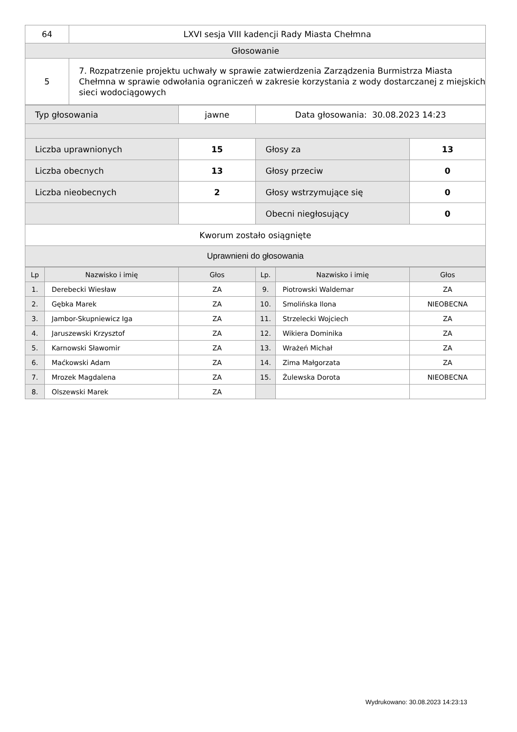| 64 | LXVI sesja VIII kadencji Rady Miasta Chełmna |
| Głosowanie | |
| 5 | 7. Rozpatrzenie projektu uchwały w sprawie zatwierdzenia Zarządzenia Burmistrza Miasta Chełmna w sprawie odwołania ograniczeń w zakresie korzystania z wody dostarczanej z miejskich sieci wodociągowych |
| Typ głosowania | jawne | Data głosowania: 30.08.2023 14:23 | |
| Liczba uprawnionych | 15 | Głosy za | 13 |
| Liczba obecnych | 13 | Głosy przeciw | 0 |
| Liczba nieobecnych | 2 | Głosy wstrzymujące się | 0 |
| | | Obecni niegłosujący | 0 |
| Kworum zostało osiągnięte | | | |
| Uprawnieni do głosowania | | | |
| Lp | Nazwisko i imię | Głos | Lp. | Nazwisko i imię | Głos |
| --- | --- | --- | --- | --- | --- |
| 1. | Derebecki Wiesław | ZA | 9. | Piotrowski Waldemar | ZA |
| 2. | Gębka Marek | ZA | 10. | Smolińska Ilona | NIEOBECNA |
| 3. | Jambor-Skupniewicz Iga | ZA | 11. | Strzelecki Wojciech | ZA |
| 4. | Jaruszewski Krzysztof | ZA | 12. | Wikiera Dominika | ZA |
| 5. | Karnowski Sławomir | ZA | 13. | Wrażeń Michał | ZA |
| 6. | Maćkowski Adam | ZA | 14. | Zima Małgorzata | ZA |
| 7. | Mrozek Magdalena | ZA | 15. | Żulewska Dorota | NIEOBECNA |
| 8. | Olszewski Marek | ZA | | | |
Wydrukowano: 30.08.2023 14:23:13